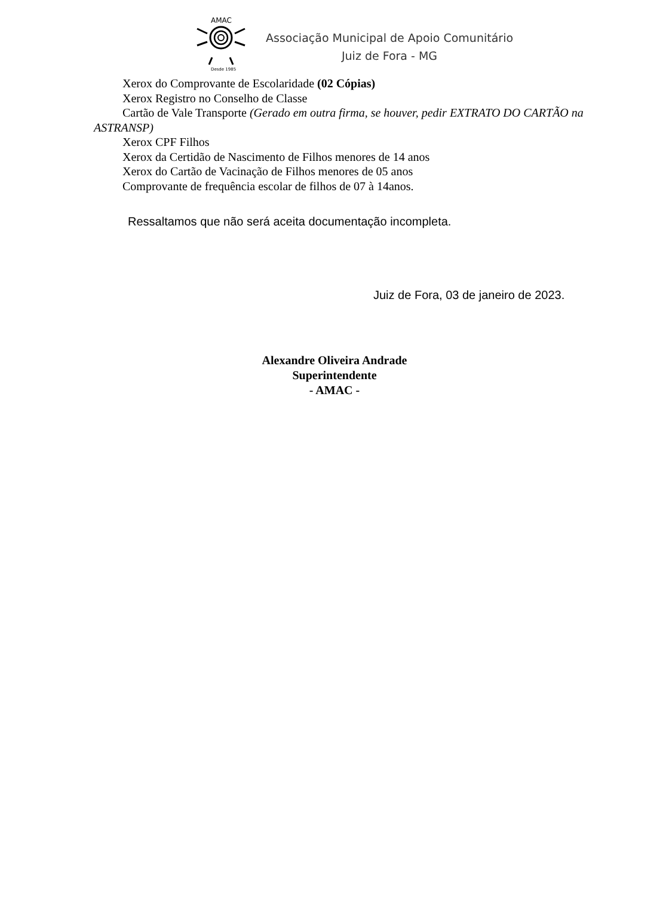AMAC
Desde 1985
Associação Municipal de Apoio Comunitário
Juiz de Fora - MG
Xerox do Comprovante de Escolaridade (02 Cópias)
Xerox Registro no Conselho de Classe
Cartão de Vale Transporte (Gerado em outra firma, se houver, pedir EXTRATO DO CARTÃO na
ASTRANSP)
Xerox CPF Filhos
Xerox da Certidão de Nascimento de Filhos menores de 14 anos
Xerox do Cartão de Vacinação de Filhos menores de 05 anos
Comprovante de frequência escolar de filhos de 07 à 14anos.
Ressaltamos que não será aceita documentação incompleta.
Juiz de Fora, 03 de janeiro de 2023.
Alexandre Oliveira Andrade
Superintendente
- AMAC -